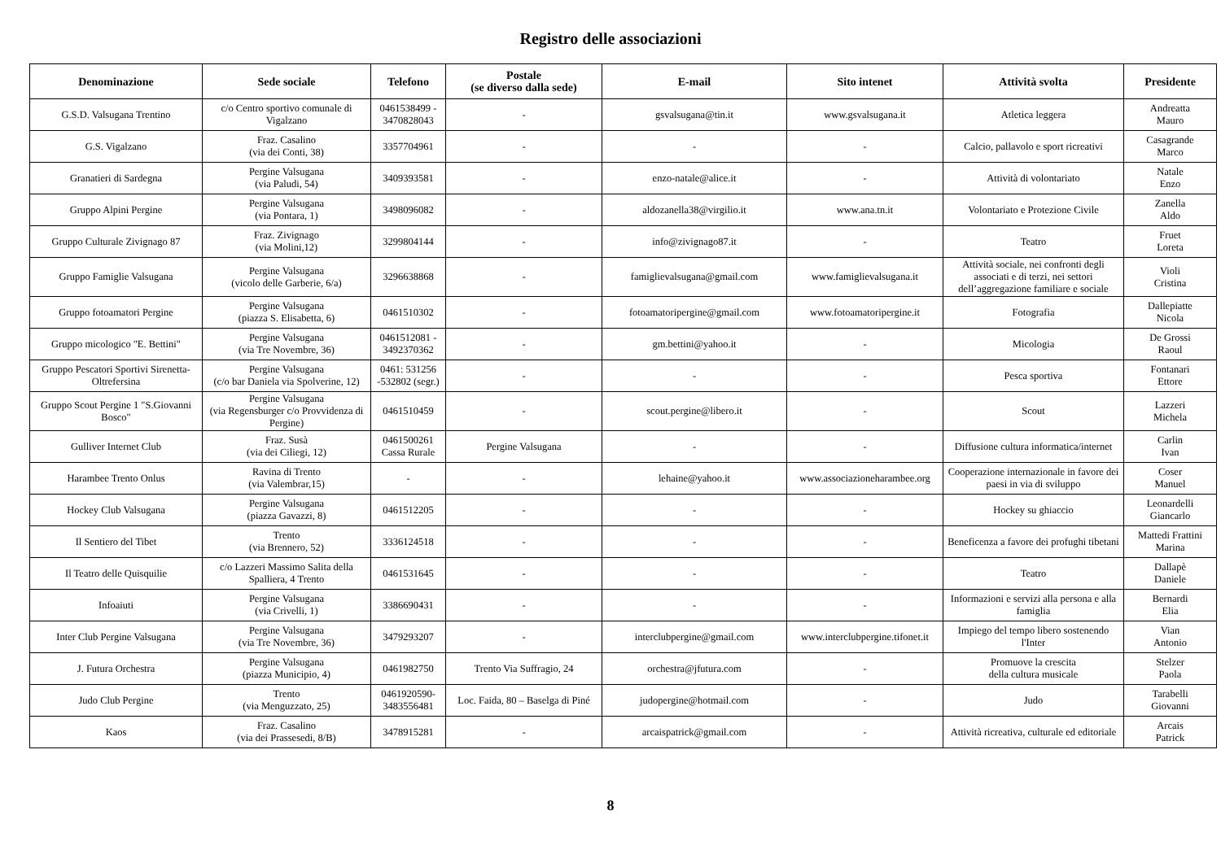Registro delle associazioni
| Denominazione | Sede sociale | Telefono | Postale (se diverso dalla sede) | E-mail | Sito intenet | Attività svolta | Presidente |
| --- | --- | --- | --- | --- | --- | --- | --- |
| G.S.D. Valsugana Trentino | c/o Centro sportivo comunale di Vigalzano | 0461538499 - 3470828043 | - | gsvalsugana@tin.it | www.gsvalsugana.it | Atletica leggera | Andreatta Mauro |
| G.S. Vigalzano | Fraz. Casalino (via dei Conti, 38) | 3357704961 | - | - | - | Calcio, pallavolo e sport ricreativi | Casagrande Marco |
| Granatieri di Sardegna | Pergine Valsugana (via Paludi, 54) | 3409393581 | - | enzo-natale@alice.it | - | Attività di volontariato | Natale Enzo |
| Gruppo Alpini Pergine | Pergine Valsugana (via Pontara, 1) | 3498096082 | - | aldozanella38@virgilio.it | www.ana.tn.it | Volontariato e Protezione Civile | Zanella Aldo |
| Gruppo Culturale Zivignago 87 | Fraz. Zivignago (via Molini,12) | 3299804144 | - | info@zivignago87.it | - | Teatro | Fruet Loreta |
| Gruppo Famiglie Valsugana | Pergine Valsugana (vicolo delle Garberie, 6/a) | 3296638868 | - | famiglievalsugana@gmail.com | www.famiglievalsugana.it | Attività sociale, nei confronti degli associati e di terzi, nei settori dell’aggregazione familiare e sociale | Violi Cristina |
| Gruppo fotoamatori Pergine | Pergine Valsugana (piazza S. Elisabetta, 6) | 0461510302 | - | fotoamatoripergine@gmail.com | www.fotoamatoripergine.it | Fotografia | Dallepiatte Nicola |
| Gruppo micologico "E. Bettini" | Pergine Valsugana (via Tre Novembre, 36) | 0461512081 - 3492370362 | - | gm.bettini@yahoo.it | - | Micologia | De Grossi Raoul |
| Gruppo Pescatori Sportivi Sirenetta-Oltrefersina | Pergine Valsugana (c/o bar Daniela via Spolverine, 12) | 0461: 531256 -532802 (segr.) | - | - | - | Pesca sportiva | Fontanari Ettore |
| Gruppo Scout Pergine 1 "S.Giovanni Bosco" | Pergine Valsugana (via Regensburger c/o Provvidenza di Pergine) | 0461510459 | - | scout.pergine@libero.it | - | Scout | Lazzeri Michela |
| Gulliver Internet Club | Fraz. Susà (via dei Ciliegi, 12) | 0461500261 Cassa Rurale | Pergine Valsugana | - | - | Diffusione cultura informatica/internet | Carlin Ivan |
| Harambee Trento Onlus | Ravina di Trento (via Valembrar,15) | - | - | lehaine@yahoo.it | www.associazioneharambee.org | Cooperazione internazionale in favore dei paesi in via di sviluppo | Coser Manuel |
| Hockey Club Valsugana | Pergine Valsugana (piazza Gavazzi, 8) | 0461512205 | - | - | - | Hockey su ghiaccio | Leonardelli Giancarlo |
| Il Sentiero del Tibet | Trento (via Brennero, 52) | 3336124518 | - | - | - | Beneficenza a favore dei profughi tibetani | Mattedi Frattini Marina |
| Il Teatro delle Quisquilie | c/o Lazzeri Massimo Salita della Spalliera, 4 Trento | 0461531645 | - | - | - | Teatro | Dallapè Daniele |
| Infoaiuti | Pergine Valsugana (via Crivelli, 1) | 3386690431 | - | - | - | Informazioni e servizi alla persona e alla famiglia | Bernardi Elia |
| Inter Club Pergine Valsugana | Pergine Valsugana (via Tre Novembre, 36) | 3479293207 | - | interclubpergine@gmail.com | www.interclubpergine.tifonet.it | Impiego del tempo libero sostenendo l'Inter | Vian Antonio |
| J. Futura Orchestra | Pergine Valsugana (piazza Municipio, 4) | 0461982750 | Trento Via Suffragio, 24 | orchestra@jfutura.com | - | Promuove la crescita della cultura musicale | Stelzer Paola |
| Judo Club Pergine | Trento (via Menguzzato, 25) | 0461920590-3483556481 | Loc. Faida, 80 – Baselga di Piné | judopergine@hotmail.com | - | Judo | Tarabelli Giovanni |
| Kaos | Fraz. Casalino (via dei Prassesedi, 8/B) | 3478915281 | - | arcaispatrick@gmail.com | - | Attività ricreativa, culturale ed editoriale | Arcais Patrick |
8